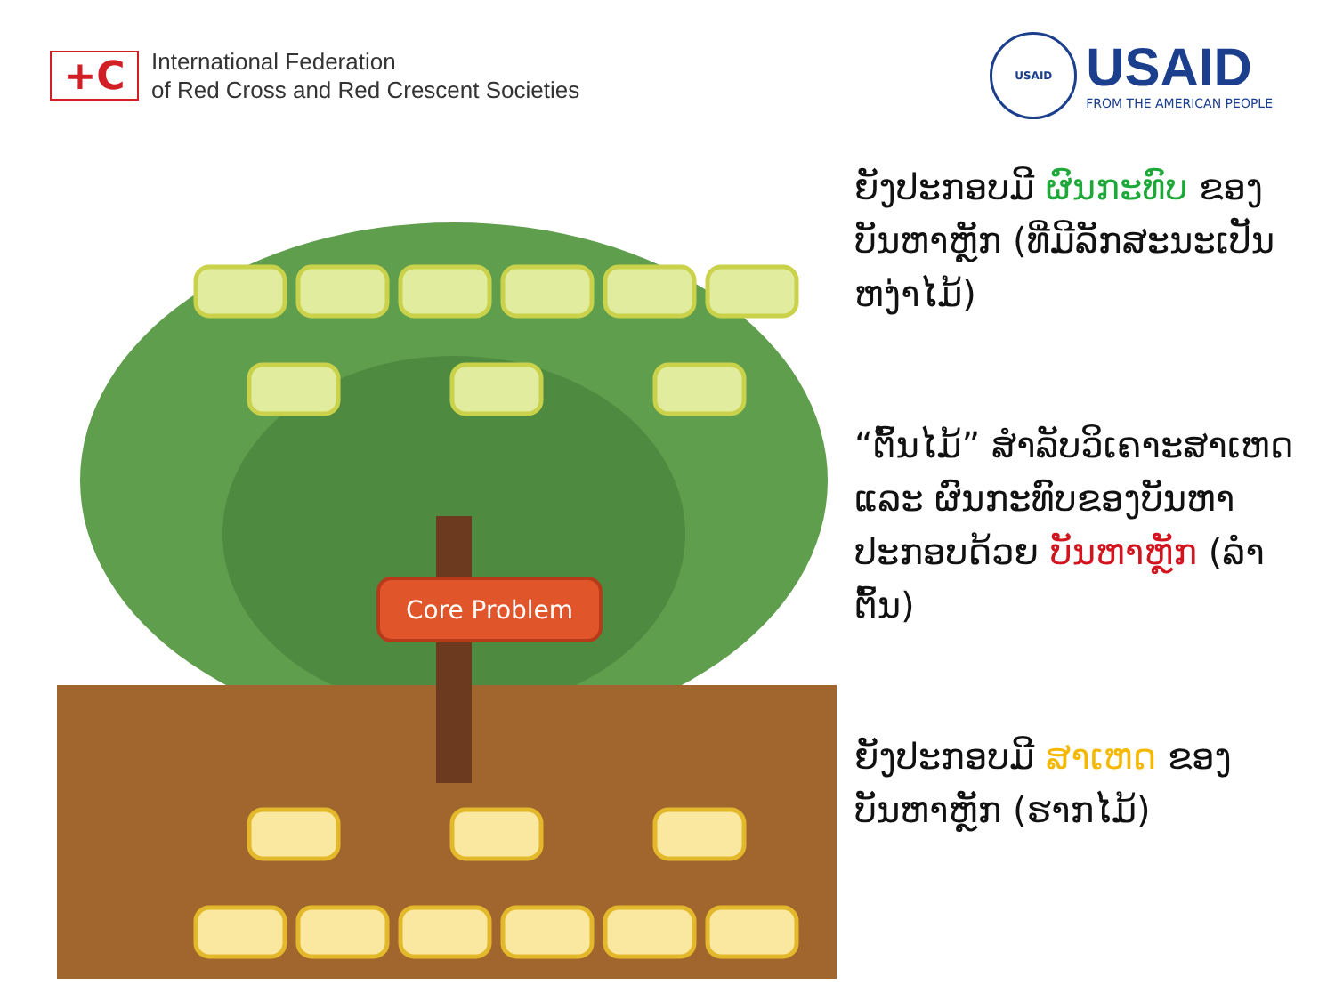+C
International Federation
of Red Cross and Red Crescent Societies
USAID
USAID
FROM THE AMERICAN PEOPLE
Core Problem
ຍັງປະກອບມີ ຜົນກະທົບ ຂອງບັນຫາຫຼັກ (ທີ່ມີລັກສະນະເປັນຫງ່າໄມ້)
“ຕົ້ນໄມ້” ສໍາລັບວິເຄາະສາເຫດ ແລະ ຜົນກະທົບຂອງບັນຫາ ປະກອບດ້ວຍ ບັນຫາຫຼັກ (ລໍາຕົ້ນ)
ຍັງປະກອບມີ ສາເຫດ ຂອງບັນຫາຫຼັກ (ຮາກໄມ້)